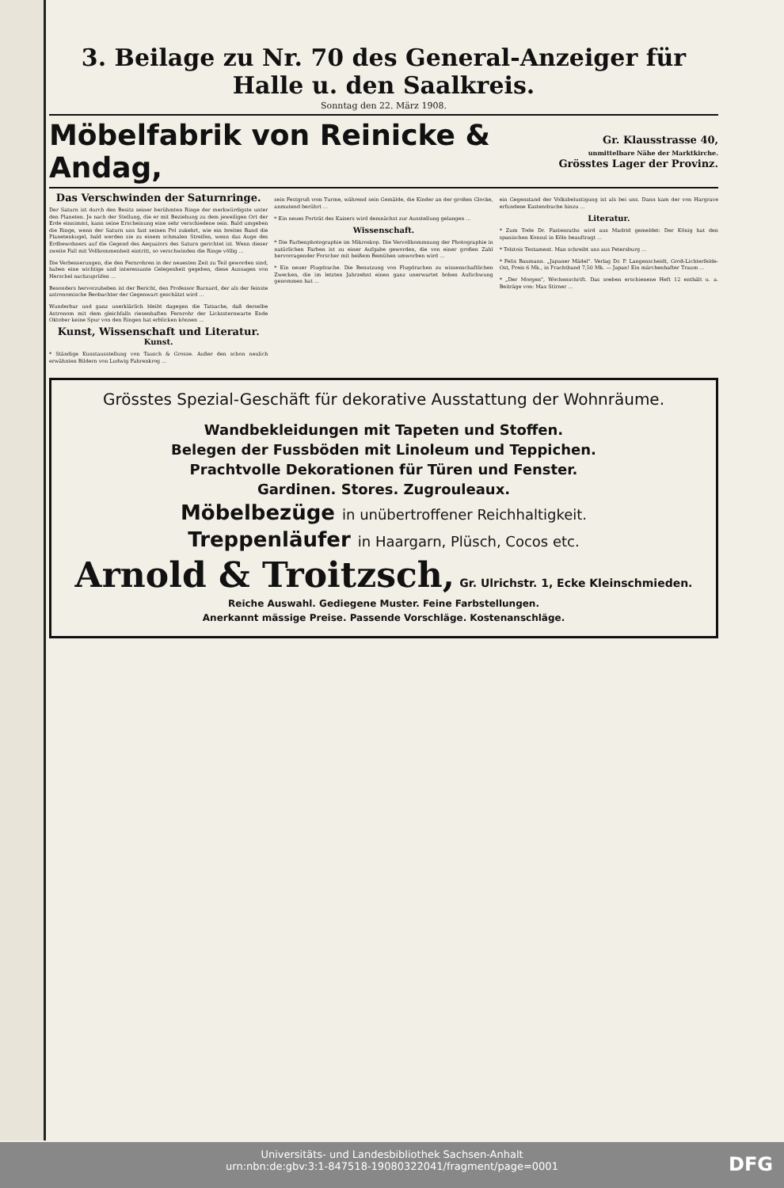3. Beilage zu Nr. 70 des General-Anzeiger für Halle u. den Saalkreis.
Sonntag den 22. März 1908.
Möbelfabrik von Reinicke & Andag,
Gr. Klausstrasse 40,
unmittelbare Nähe der Marktkirche.
Grösstes Lager der Provinz.
Das Verschwinden der Saturnringe.
Der Saturn ist durch den Besitz seiner berühmten Ringe der merkwürdigste unter den Planeten. Je nach der Stellung, die er mit Beziehung zu dem jeweiligen Ort der Erde einnimmt, kann seine Erscheinung eine sehr verschiedene sein. Bald umgeben die Ringe, wenn der Saturn uns fast seinen Pol zukehrt, wie ein breites Band die Planetenkugel, bald werden sie zu einem schmalen Streifen, wenn das Auge des Erdbewohners auf die Gegend des Aequators des Saturn gerichtet ist. Wenn dieser zweite Fall mit Vollkommenheit eintritt, so verschwinden die Ringe völlig ...
Die Verbesserungen, die den Fernrohren in der neuesten Zeit zu Teil geworden sind, haben eine wichtige und interessante Gelegenheit gegeben, diese Aussagen von Herschel nachzuprüfen ...
Besonders hervorzuheben ist der Bericht, den Professor Barnard, der als der feinste astronomische Beobachter der Gegenwart geschätzt wird ...
Wunderbar und ganz unerklärlich bleibt dagegen die Tatsache, daß derselbe Astronom mit dem gleichfalls riesenhaften Fernrohr der Lickssternwarte Ende Oktober keine Spur von den Ringen hat erblicken können ...
Kunst, Wissenschaft und Literatur.
Kunst.
* Ständige Kunstausstellung von Tausch & Grosse. Außer den schon neulich erwähnten Bildern von Ludwig Fahrenkrog ...
sein Festgruß vom Turme, während sein Gemälde, die Kinder an der großen Glocke, anmutend berührt ...
* Ein neues Porträt des Kaisers wird demnächst zur Ausstellung gelangen ...
Wissenschaft.
* Die Farbenphotographie im Mikroskop. Die Vervollkommnung der Photographie in natürlichen Farben ist zu einer Aufgabe geworden, die von einer großen Zahl hervorragender Forscher mit heißem Bemühen umworben wird ...
* Ein neuer Flugdrache. Die Benutzung von Flugdrachen zu wissenschaftlichen Zwecken, die im letzten Jahrzehnt einen ganz unerwartet hohen Aufschwung genommen hat ...
ein Gegenstand der Volksbelustigung ist als bei uns. Dann kam der von Hargrave erfundene Kastendrache hinzu ...
Literatur.
* Zum Tode Dr. Fastenraths wird aus Madrid gemeldet: Der König hat den spanischen Konsul in Köln beauftragt ...
* Tolstois Testament. Man schreibt uns aus Petersburg ...
* Felix Baumann. „Japaner Mädel". Verlag Dr. P. Langenscheidt, Groß-Lichterfelde-Ost, Preis 6 Mk., in Prachtband 7,50 Mk. — Japan! Ein märchenhafter Traum ...
* „Der Morgen", Wochenschrift. Das soeben erschienene Heft 12 enthält u. a. Beiträge von: Max Stirner ...
Grösstes Spezial-Geschäft für dekorative Ausstattung der Wohnräume.
Wandbekleidungen mit Tapeten und Stoffen.
Belegen der Fussböden mit Linoleum und Teppichen.
Prachtvolle Dekorationen für Türen und Fenster.
Gardinen. Stores. Zugrouleaux.
Möbelbezüge in unübertroffener Reichhaltigkeit.
Treppenläufer in Haargarn, Plüsch, Cocos etc.
Arnold & Troitzsch, Gr. Ulrichstr. 1, Ecke Kleinschmieden.
Reiche Auswahl. Gediegene Muster. Feine Farbstellungen.
Anerkannt mässige Preise. Passende Vorschläge. Kostenanschläge.
Universitäts- und Landesbibliothek Sachsen-Anhalt
urn:nbn:de:gbv:3:1-847518-19080322041/fragment/page=0001
DFG